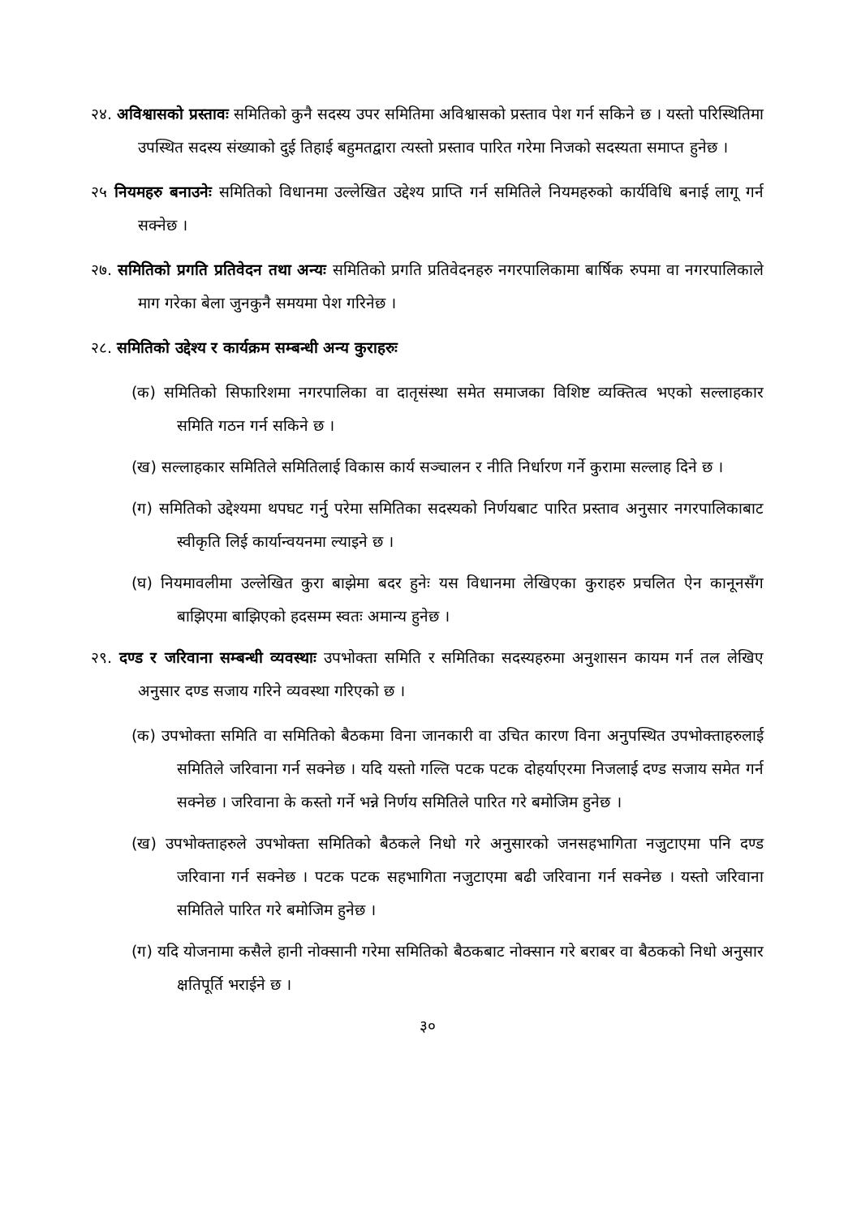२४. अविश्वासको प्रस्तावः समितिको कुनै सदस्य उपर समितिमा अविश्वासको प्रस्ताव पेश गर्न सकिने छ । यस्तो परिस्थितिमा उपस्थित सदस्य संख्याको दुई तिहाई बहुमतद्वारा त्यस्तो प्रस्ताव पारित गरेमा निजको सदस्यता समाप्त हुनेछ ।
२५ नियमहरु बनाउनेः समितिको विधानमा उल्लेखित उद्देश्य प्राप्ति गर्न समितिले नियमहरुको कार्यविधि बनाई लागू गर्न सक्नेछ ।
२७. समितिको प्रगति प्रतिवेदन तथा अन्यः समितिको प्रगति प्रतिवेदनहरु नगरपालिकामा बार्षिक रुपमा वा नगरपालिकाले माग गरेका बेला जुनकुनै समयमा पेश गरिनेछ ।
२८. समितिको उद्देश्य र कार्यक्रम सम्बन्धी अन्य कुराहरुः
(क) समितिको सिफारिशमा नगरपालिका वा दातृसंस्था समेत समाजका विशिष्ट व्यक्तित्व भएको सल्लाहकार समिति गठन गर्न सकिने छ ।
(ख) सल्लाहकार समितिले समितिलाई विकास कार्य सञ्चालन र नीति निर्धारण गर्ने कुरामा सल्लाह दिने छ ।
(ग) समितिको उद्देश्यमा थपघट गर्नु परेमा समितिका सदस्यको निर्णयबाट पारित प्रस्ताव अनुसार नगरपालिकाबाट स्वीकृति लिई कार्यान्वयनमा ल्याइने छ ।
(घ) नियमावलीमा उल्लेखित कुरा बाझेमा बदर हुनेः यस विधानमा लेखिएका कुराहरु प्रचलित ऐन कानूनसँग बाझिएमा बाझिएको हदसम्म स्वतः अमान्य हुनेछ ।
२९. दण्ड र जरिवाना सम्बन्धी व्यवस्थाः उपभोक्ता समिति र समितिका सदस्यहरुमा अनुशासन कायम गर्न तल लेखिए अनुसार दण्ड सजाय गरिने व्यवस्था गरिएको छ ।
(क) उपभोक्ता समिति वा समितिको बैठकमा विना जानकारी वा उचित कारण विना अनुपस्थित उपभोक्ताहरुलाई समितिले जरिवाना गर्न सक्नेछ । यदि यस्तो गल्ति पटक पटक दोहर्याएरमा निजलाई दण्ड सजाय समेत गर्न सक्नेछ । जरिवाना के कस्तो गर्ने भन्ने निर्णय समितिले पारित गरे बमोजिम हुनेछ ।
(ख) उपभोक्ताहरुले उपभोक्ता समितिको बैठकले निधो गरे अनुसारको जनसहभागिता नजुटाएमा पनि दण्ड जरिवाना गर्न सक्नेछ । पटक पटक सहभागिता नजुटाएमा बढी जरिवाना गर्न सक्नेछ । यस्तो जरिवाना समितिले पारित गरे बमोजिम हुनेछ ।
(ग) यदि योजनामा कसैले हानी नोक्सानी गरेमा समितिको बैठकबाट नोक्सान गरे बराबर वा बैठकको निधो अनुसार क्षतिपूर्ति भराईने छ ।
३०